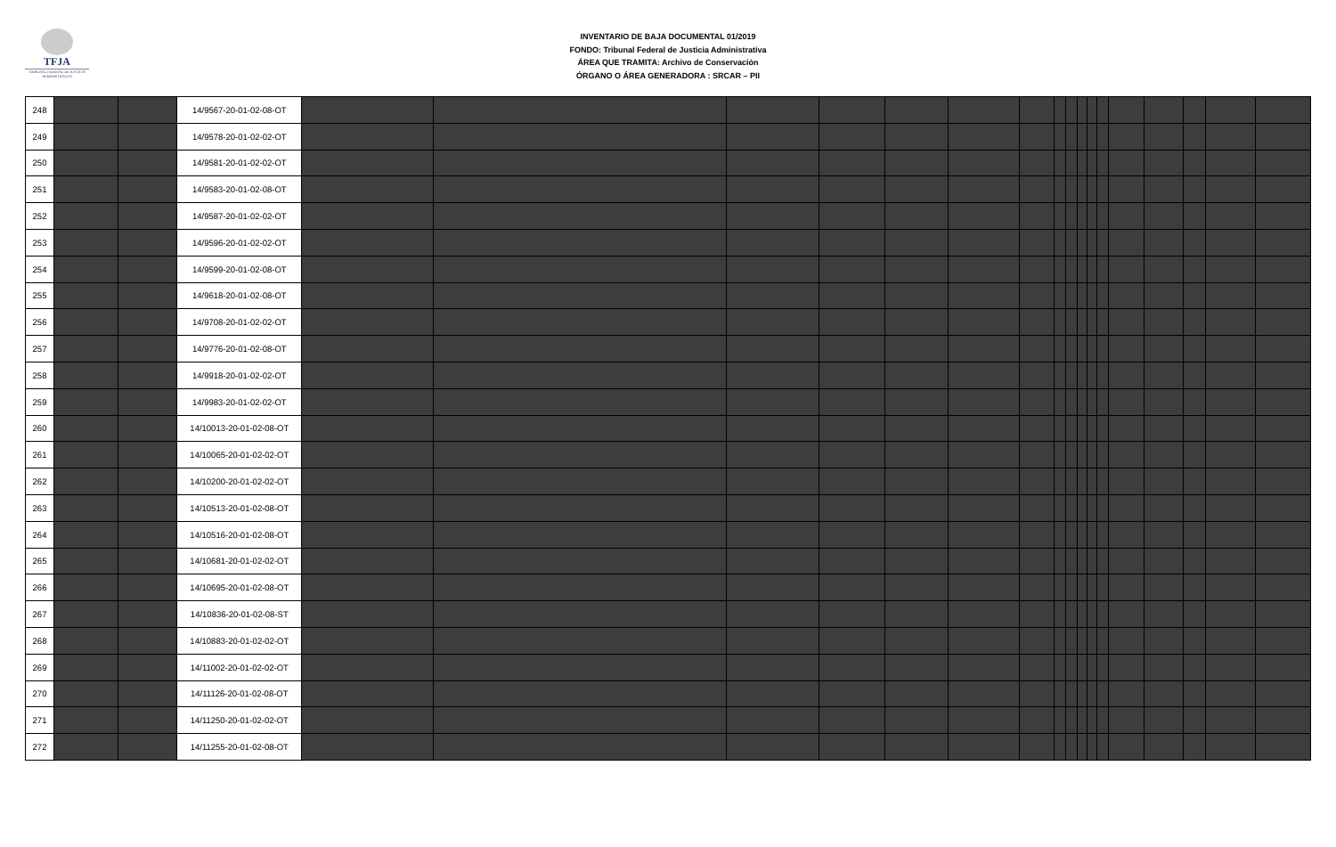TFJA
TRIBUNAL FEDERAL DE JUSTICIA ADMINISTRATIVA
INVENTARIO DE BAJA DOCUMENTAL 01/2019
FONDO: Tribunal Federal de Justicia Administrativa
ÁREA QUE TRAMITA: Archivo de Conservación
ÓRGANO O ÁREA GENERADORA : SRCAR – PII
| 248 | | | 14/9567-20-01-02-08-OT | | | | | | | | | | | | | | | | | |
| 249 | | | 14/9578-20-01-02-02-OT | | | | | | | | | | | | | | | | | |
| 250 | | | 14/9581-20-01-02-02-OT | | | | | | | | | | | | | | | | | |
| 251 | | | 14/9583-20-01-02-08-OT | | | | | | | | | | | | | | | | | |
| 252 | | | 14/9587-20-01-02-02-OT | | | | | | | | | | | | | | | | | |
| 253 | | | 14/9596-20-01-02-02-OT | | | | | | | | | | | | | | | | | |
| 254 | | | 14/9599-20-01-02-08-OT | | | | | | | | | | | | | | | | | |
| 255 | | | 14/9618-20-01-02-08-OT | | | | | | | | | | | | | | | | | |
| 256 | | | 14/9708-20-01-02-02-OT | | | | | | | | | | | | | | | | | |
| 257 | | | 14/9776-20-01-02-08-OT | | | | | | | | | | | | | | | | | |
| 258 | | | 14/9918-20-01-02-02-OT | | | | | | | | | | | | | | | | | |
| 259 | | | 14/9983-20-01-02-02-OT | | | | | | | | | | | | | | | | | |
| 260 | | | 14/10013-20-01-02-08-OT | | | | | | | | | | | | | | | | | |
| 261 | | | 14/10065-20-01-02-02-OT | | | | | | | | | | | | | | | | | |
| 262 | | | 14/10200-20-01-02-02-OT | | | | | | | | | | | | | | | | | |
| 263 | | | 14/10513-20-01-02-08-OT | | | | | | | | | | | | | | | | | |
| 264 | | | 14/10516-20-01-02-08-OT | | | | | | | | | | | | | | | | | |
| 265 | | | 14/10681-20-01-02-02-OT | | | | | | | | | | | | | | | | | |
| 266 | | | 14/10695-20-01-02-08-OT | | | | | | | | | | | | | | | | | |
| 267 | | | 14/10836-20-01-02-08-ST | | | | | | | | | | | | | | | | | |
| 268 | | | 14/10883-20-01-02-02-OT | | | | | | | | | | | | | | | | | |
| 269 | | | 14/11002-20-01-02-02-OT | | | | | | | | | | | | | | | | | |
| 270 | | | 14/11126-20-01-02-08-OT | | | | | | | | | | | | | | | | | |
| 271 | | | 14/11250-20-01-02-02-OT | | | | | | | | | | | | | | | | | |
| 272 | | | 14/11255-20-01-02-08-OT | | | | | | | | | | | | | | | | | |